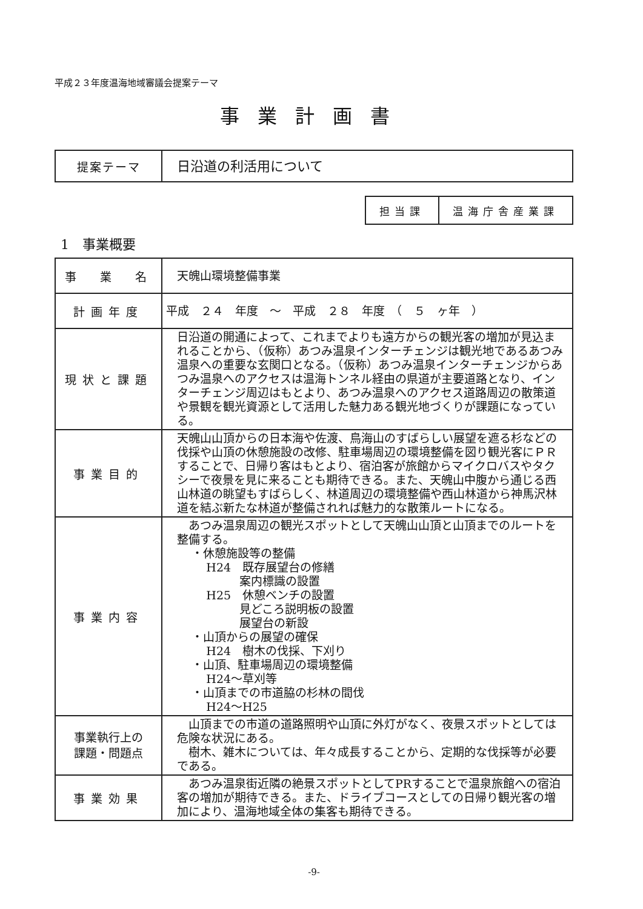平成２３年度温海地域審議会提案テーマ
事業計画書
| 提案テーマ | 日沿道の利活用について |
| 担当課 | 温海庁舎産業課 |
1　事業概要
| 事 業 名 | 天魄山環境整備事業 |
| 計画年度 | 平成 ２４ 年度 ～ 平成 ２８ 年度 （ ５ ヶ年 ） |
| 現状と課題 | 日沿道の開通によって、これまでよりも遠方からの観光客の増加が見込まれることから、（仮称）あつみ温泉インターチェンジは観光地であるあつみ温泉への重要な玄関口となる。（仮称）あつみ温泉インターチェンジからあつみ温泉へのアクセスは温海トンネル経由の県道が主要道路となり、インターチェンジ周辺はもとより、あつみ温泉へのアクセス道路周辺の散策道や景観を観光資源として活用した魅力ある観光地づくりが課題になっている。 |
| 事業目的 | 天魄山山頂からの日本海や佐渡、鳥海山のすばらしい展望を遮る杉などの伐採や山頂の休憩施設の改修、駐車場周辺の環境整備を図り観光客にＰＲすることで、日帰り客はもとより、宿泊客が旅館からマイクロバスやタクシーで夜景を見に来ることも期待できる。また、天魄山中腹から通じる西山林道の眺望もすばらしく、林道周辺の環境整備や西山林道から神馬沢林道を結ぶ新たな林道が整備されれば魅力的な散策ルートになる。 |
| 事業内容 | あつみ温泉周辺の観光スポットとして天魄山山頂と山頂までのルートを整備する。 ・休憩施設等の整備 H24 既存展望台の修繕 案内標識の設置 H25 休憩ベンチの設置 見どころ説明板の設置 展望台の新設 ・山頂からの展望の確保 H24 樹木の伐採、下刈り ・山頂、駐車場周辺の環境整備 H24～草刈等 ・山頂までの市道脇の杉林の間伐 H24～H25 |
| 事業執行上の 課題・問題点 | 山頂までの市道の道路照明や山頂に外灯がなく、夜景スポットとしては危険な状況にある。 樹木、雑木については、年々成長することから、定期的な伐採等が必要である。 |
| 事業効果 | あつみ温泉街近隣の絶景スポットとしてPRすることで温泉旅館への宿泊客の増加が期待できる。また、ドライブコースとしての日帰り観光客の増加により、温海地域全体の集客も期待できる。 |
-9-